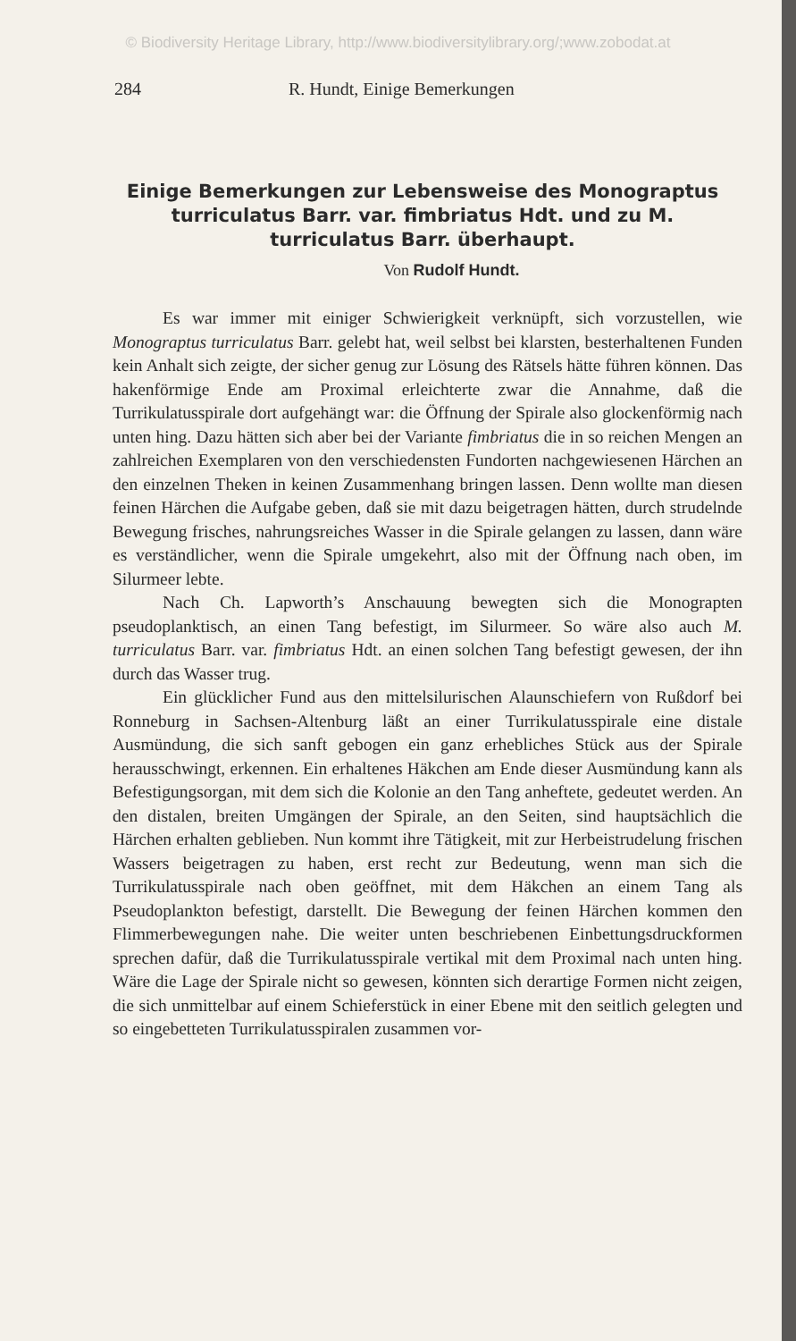© Biodiversity Heritage Library, http://www.biodiversitylibrary.org/;www.zobodat.at
284 R. Hundt, Einige Bemerkungen
Einige Bemerkungen zur Lebensweise des Monograptus turriculatus Barr. var. fimbriatus Hdt. und zu M. turriculatus Barr. überhaupt.
Von Rudolf Hundt.
Es war immer mit einiger Schwierigkeit verknüpft, sich vorzustellen, wie Monograptus turriculatus Barr. gelebt hat, weil selbst bei klarsten, besterhaltenen Funden kein Anhalt sich zeigte, der sicher genug zur Lösung des Rätsels hätte führen können. Das hakenförmige Ende am Proximal erleichterte zwar die Annahme, daß die Turrikulatusspirale dort aufgehängt war: die Öffnung der Spirale also glockenförmig nach unten hing. Dazu hätten sich aber bei der Variante fimbriatus die in so reichen Mengen an zahlreichen Exemplaren von den verschiedensten Fundorten nachgewiesenen Härchen an den einzelnen Theken in keinen Zusammenhang bringen lassen. Denn wollte man diesen feinen Härchen die Aufgabe geben, daß sie mit dazu beigetragen hätten, durch strudelnde Bewegung frisches, nahrungsreiches Wasser in die Spirale gelangen zu lassen, dann wäre es verständlicher, wenn die Spirale umgekehrt, also mit der Öffnung nach oben, im Silurmeer lebte.
Nach Ch. Lapworth’s Anschauung bewegten sich die Monograpten pseudoplanktisch, an einen Tang befestigt, im Silurmeer. So wäre also auch M. turriculatus Barr. var. fimbriatus Hdt. an einen solchen Tang befestigt gewesen, der ihn durch das Wasser trug.
Ein glücklicher Fund aus den mittelsilurischen Alaunschiefern von Rußdorf bei Ronneburg in Sachsen-Altenburg läßt an einer Turrikulatusspirale eine distale Ausmündung, die sich sanft gebogen ein ganz erhebliches Stück aus der Spirale herausschwingt, erkennen. Ein erhaltenes Häkchen am Ende dieser Ausmündung kann als Befestigungsorgan, mit dem sich die Kolonie an den Tang anheftete, gedeutet werden. An den distalen, breiten Umgängen der Spirale, an den Seiten, sind hauptsächlich die Härchen erhalten geblieben. Nun kommt ihre Tätigkeit, mit zur Herbeistrudelung frischen Wassers beigetragen zu haben, erst recht zur Bedeutung, wenn man sich die Turrikulatusspirale nach oben geöffnet, mit dem Häkchen an einem Tang als Pseudoplankton befestigt, darstellt. Die Bewegung der feinen Härchen kommen den Flimmerbewegungen nahe. Die weiter unten beschriebenen Einbettungsdruckformen sprechen dafür, daß die Turrikulatusspirale vertikal mit dem Proximal nach unten hing. Wäre die Lage der Spirale nicht so gewesen, könnten sich derartige Formen nicht zeigen, die sich unmittelbar auf einem Schieferstück in einer Ebene mit den seitlich gelegten und so eingebetteten Turrikulatusspiralen zusammen vor-